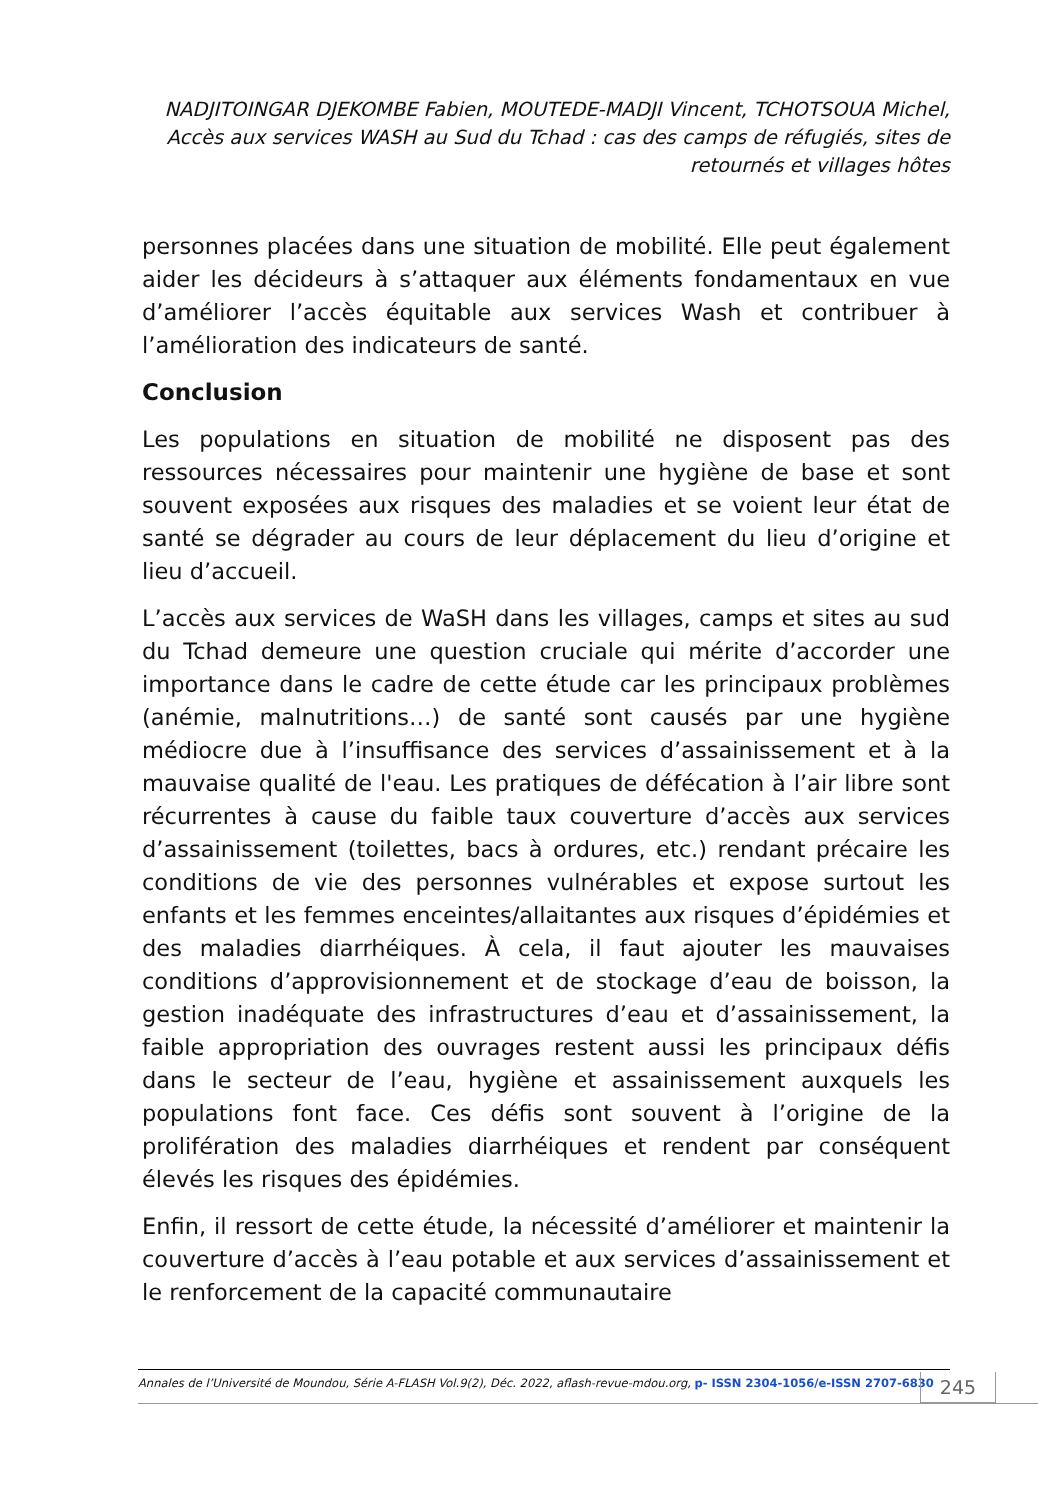NADJITOINGAR DJEKOMBE Fabien, MOUTEDE-MADJI Vincent, TCHOTSOUA Michel, Accès aux services WASH au Sud du Tchad : cas des camps de réfugiés, sites de retournés et villages hôtes
personnes placées dans une situation de mobilité. Elle peut également aider les décideurs à s’attaquer aux éléments fondamentaux en vue d’améliorer l’accès équitable aux services Wash et contribuer à l’amélioration des indicateurs de santé.
Conclusion
Les populations en situation de mobilité ne disposent pas des ressources nécessaires pour maintenir une hygiène de base et sont souvent exposées aux risques des maladies et se voient leur état de santé se dégrader au cours de leur déplacement du lieu d’origine et lieu d’accueil.
L’accès aux services de WaSH dans les villages, camps et sites au sud du Tchad demeure une question cruciale qui mérite d’accorder une importance dans le cadre de cette étude car les principaux problèmes (anémie, malnutritions…) de santé sont causés par une hygiène médiocre due à l’insuffisance des services d’assainissement et à la mauvaise qualité de l'eau. Les pratiques de défécation à l’air libre sont récurrentes à cause du faible taux couverture d’accès aux services d’assainissement (toilettes, bacs à ordures, etc.) rendant précaire les conditions de vie des personnes vulnérables et expose surtout les enfants et les femmes enceintes/allaitantes aux risques d’épidémies et des maladies diarrhéiques. À cela, il faut ajouter les mauvaises conditions d’approvisionnement et de stockage d’eau de boisson, la gestion inadéquate des infrastructures d’eau et d’assainissement, la faible appropriation des ouvrages restent aussi les principaux défis dans le secteur de l’eau, hygiène et assainissement auxquels les populations font face. Ces défis sont souvent à l’origine de la prolifération des maladies diarrhéiques et rendent par conséquent élevés les risques des épidémies.
Enfin, il ressort de cette étude, la nécessité d’améliorer et maintenir la couverture d’accès à l’eau potable et aux services d’assainissement et le renforcement de la capacité communautaire
Annales de l’Université de Moundou, Série A-FLASH Vol.9(2), Déc. 2022, aflash-revue-mdou.org, p- ISSN 2304-1056/e-ISSN 2707-6830
245